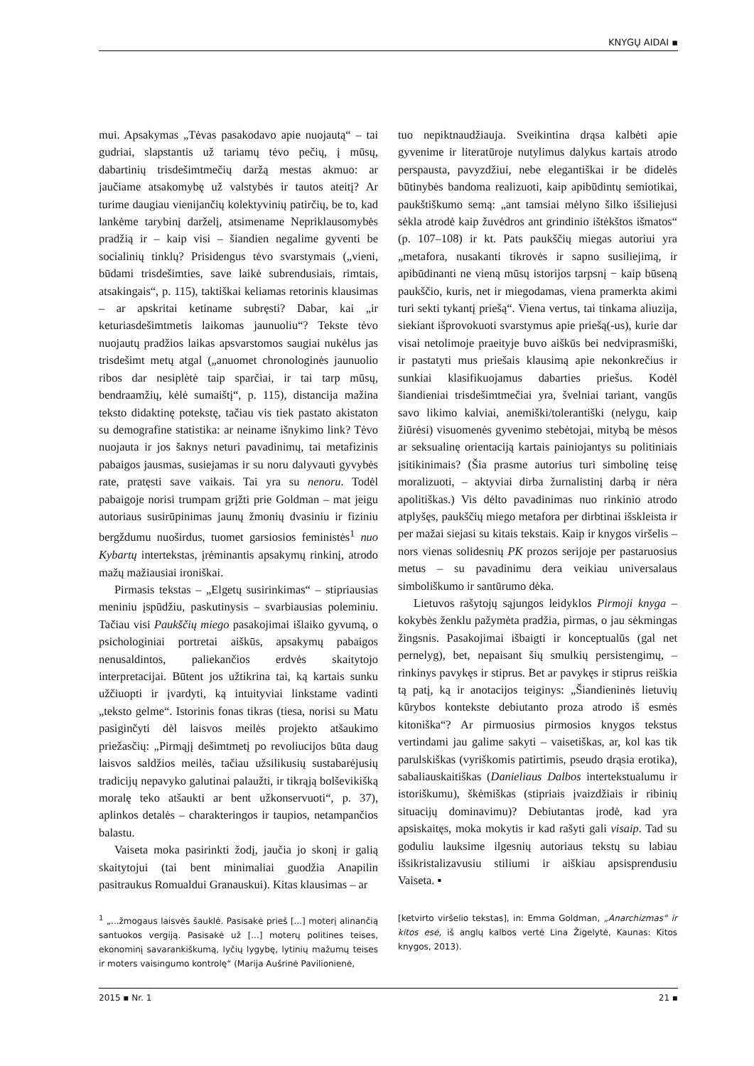KNYGŲ AIDAI ▪
mui. Apsakymas „Tėvas pasakodavo apie nuojautą“ – tai gudriai, slapstantis už tariamų tėvo pečių, į mūsų, dabartinių trisdešimtmečių daržą mestas akmuo: ar jaučiame atsakomybę už valstybės ir tautos ateitį? Ar turime daugiau vienijančių kolektyvinių patirčių, be to, kad lankėme tarybinį darželį, atsimename Nepriklausomybės pradžią ir – kaip visi – šiandien negalime gyventi be socialinių tinklų? Prisidengus tėvo svarstymais („vieni, būdami trisdešimties, save laikė subrendusiais, rimtais, atsakingais“, p. 115), taktiškai keliamas retorinis klausimas – ar apskritai ketiname subręsti? Dabar, kai „ir keturiasdešimtmetis laikomas jaunuoliu“? Tekste tėvo nuojautų pradžios laikas apsvarstomos saugiai nukėlus jas trisdešimt metų atgal („anuomet chronologinės jaunuolio ribos dar nesiplėtė taip sparčiai, ir tai tarp mūsų, bendraamžių, kėlė sumaištį“, p. 115), distancija mažina teksto didaktinę potekstę, tačiau vis tiek pastato akistaton su demografine statistika: ar neiname išnykimo link? Tėvo nuojauta ir jos šaknys neturi pavadinimų, tai metafizinis pabaigos jausmas, susiejamas ir su noru dalyvauti gyvybės rate, pratęsti save vaikais. Tai yra su nenoru. Todėl pabaigoje norisi trumpam grįžti prie Goldman – mat jeigu autoriaus susirūpinimas jaunų žmonių dvasiniu ir fiziniu bergždumu nuoširdus, tuomet garsiosios feministės<sup>1</sup> nuo Kybartų intertekstas, įrėminantis apsakymų rinkinį, atrodo mažų mažiausiai ironiškai.
Pirmasis tekstas – „Elgetų susirinkimas“ – stipriausias meniniu įspūdžiu, paskutinysis – svarbiausias poleminiu. Tačiau visi Paukščių miego pasakojimai išlaiko gyvumą, o psichologiniai portretai aiškūs, apsakymų pabaigos nenusaldintos, paliekančios erdvės skaitytojo interpretacijai. Būtent jos užtikrina tai, ką kartais sunku užčiuopti ir įvardyti, ką intuityviai linkstame vadinti „teksto gelme“. Istorinis fonas tikras (tiesa, norisi su Matu pasiginčyti dėl laisvos meilės projekto atšaukimo priežasčių: „Pirmąjį dešimtmetį po revoliucijos būta daug laisvos saldžios meilės, tačiau užsilikusių sustabarėjusių tradicijų nepavyko galutinai palaužti, ir tikrąją bolševikišką moralę teko atšaukti ar bent užkonservuoti“, p. 37), aplinkos detalės – charakteringos ir taupios, netampančios balastu.
Vaiseta moka pasirinkti žodį, jaučia jo skonį ir galią skaitytojui (tai bent minimaliai guodžia Anapilin pasitraukus Romualdui Granauskui). Kitas klausimas – ar
tuo nepiktnaudžiauja. Sveikintina drąsa kalbėti apie gyvenime ir literatūroje nutylimus dalykus kartais atrodo perspausta, pavyzdžiui, nebe elegantiškai ir be didelės būtinybės bandoma realizuoti, kaip apibūdintų semiotikai, paukštiškumo semą: „ant tamsiai mėlyno šilko išsiliejusi sėkla atrodė kaip žuvėdros ant grindinio ištėkštos išmatos“ (p. 107–108) ir kt. Pats paukščių miegas autoriui yra „metafora, nusakanti tikrovės ir sapno susiliejimą, ir apibūdinanti ne vieną mūsų istorijos tarpsnį − kaip būseną paukščio, kuris, net ir miegodamas, viena pramerkta akimi turi sekti tykantį priešą“. Viena vertus, tai tinkama aliuzija, siekiant išprovokuoti svarstymus apie priešą(-us), kurie dar visai netolimoje praeityje buvo aiškūs bei nedviprasmiški, ir pastatyti mus priešais klausimą apie nekonkrečius ir sunkiai klasifikuojamus dabarties priešus. Kodėl šiandieniai trisdešimtmečiai yra, švelniai tariant, vangūs savo likimo kalviai, anemiški/tolerantiški (nelygu, kaip žiūrėsi) visuomenės gyvenimo stebėtojai, mitybą be mėsos ar seksualinę orientaciją kartais painiojantys su politiniais įsitikinimais? (Šia prasme autorius turi simbolinę teisę moralizuoti, – aktyviai dirba žurnalistinį darbą ir nėra apolitiškas.) Vis dėlto pavadinimas nuo rinkinio atrodo atplyšęs, paukščių miego metafora per dirbtinai išskleista ir per mažai siejasi su kitais tekstais. Kaip ir knygos viršelis – nors vienas solidesnių PK prozos serijoje per pastaruosius metus – su pavadinimu dera veikiau universalaus simboliškumo ir santūrumo dėka.
Lietuvos rašytojų sąjungos leidyklos Pirmoji knyga – kokybės ženklu pažymėta pradžia, pirmas, o jau sėkmingas žingsnis. Pasakojimai išbaigti ir konceptualūs (gal net pernelyg), bet, nepaisant šių smulkių persistengimų, – rinkinys pavykęs ir stiprus. Bet ar pavykęs ir stiprus reiškia tą patį, ką ir anotacijos teiginys: „Šiandieninės lietuvių kūrybos kontekste debiutanto proza atrodo iš esmės kitoniška“? Ar pirmuosius pirmosios knygos tekstus vertindami jau galime sakyti – vaisetiškas, ar, kol kas tik parulskiškas (vyriškomis patirtimis, pseudo drąsia erotika), sabaliauskaitiškas (Danieliaus Dalbos intertekstualumu ir istoriškumu), škėmiškas (stipriais įvaizdžiais ir ribinių situacijų dominavimu)? Debiutantas įrodė, kad yra apsiskaitęs, moka mokytis ir kad rašyti gali visaip. Tad su goduliu lauksime ilgesnių autoriaus tekstų su labiau išsikristalizavusiu stiliumi ir aiškiau apsisprendusiu Vaiseta. ▪
<sup>1</sup> „...žmogaus laisvės šauklė. Pasisakė prieš [...] moterį alinančią santuokos vergiją. Pasisakė už [...] moterų politines teises, ekonominį savarankiškumą, lyčių lygybę, lytinių mažumų teises ir moters vaisingumo kontrolę“ (Marija Aušrinė Pavilionienė,
[ketvirto viršelio tekstas], in: Emma Goldman, „Anarchizmas“ ir kitos esė, iš anglų kalbos vertė Lina Žigelytė, Kaunas: Kitos knygos, 2013).
2015 ▪ Nr. 1 21 ▪